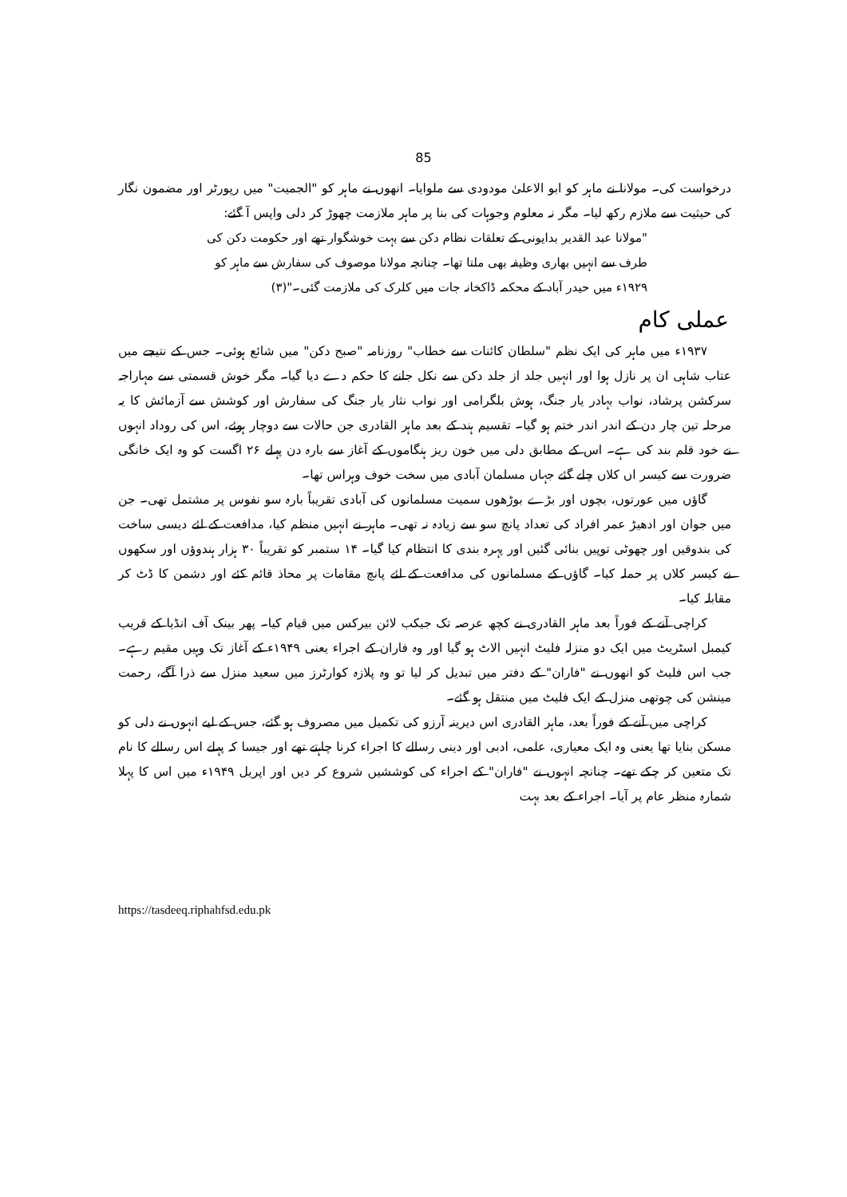85
درخواست کی۔ مولانا نے ماہر کو ابو الاعلیٰ مودودی سے ملوایا۔ انھوں نے ماہر کو "الجمیت" میں رپورٹر اور مضمون نگار کی حیثیت سے ملازم رکھ لیا۔ مگر نہ معلوم وجوہات کی بنا پر ماہر ملازمت چھوڑ کر دلی واپس آ گئے:
"مولانا عبد القدیر بدایونی کے تعلقات نظام دکن سے بہت خوشگوار تھے اور حکومت دکن کی طرف سے انہیں بھاری وظیفہ بھی ملتا تھا۔ چنانچہ مولانا موصوف کی سفارش سے ماہر کو ۱۹۲۹ء میں حیدر آباد کے محکمہ ڈاکخانہ جات میں کلرک کی ملازمت گئی۔"(۳)
عملی کام
۱۹۳۷ء میں ماہر کی ایک نظم "سلطان کائنات سے خطاب" روزنامہ "صبح دکن" میں شائع ہوئی۔ جس کے نتیجے میں عتاب شاہی ان پر نازل ہوا اور انہیں جلد از جلد دکن سے نکل جانے کا حکم دے دیا گیا۔ مگر خوش قسمتی سے مہاراجہ سرکشن پرشاد، نواب بہادر یار جنگ، ہوش بلگرامی اور نواب نثار یار جنگ کی سفارش اور کوشش سے آزمائش کا یہ مرحلہ تین چار دن کے اندر اندر ختم ہو گیا۔ تقسیم ہند کے بعد ماہر القادری جن حالات سے دوچار ہوئے، اس کی روداد انہوں نے خود قلم بند کی ہے۔ اس کے مطابق دلی میں خون ریز ہنگاموں کے آغاز سے بارہ دن پہلے ۲۶ اگست کو وہ ایک خانگی ضرورت سے کیسر اں کلاں چلے گئے جہاں مسلمان آبادی میں سخت خوف وہراس تھا۔
گاؤں میں عورتوں، بچوں اور بڑے بوڑھوں سمیت مسلمانوں کی آبادی تقریباً بارہ سو نفوس پر مشتمل تھی۔ جن میں جوان اور ادھیڑ عمر افراد کی تعداد پانچ سو سے زیادہ نہ تھی۔ ماہر نے انہیں منظم کیا، مدافعت کے لئے دیسی ساخت کی بندوقیں اور چھوٹی توپیں بنائی گئیں اور پہرہ بندی کا انتظام کیا گیا۔ ۱۴ ستمبر کو تقریباً ۳۰ ہزار ہندوؤں اور سکھوں نے کیسر کلاں پر حملہ کیا۔ گاؤں کے مسلمانوں کی مدافعت کے لئے پانچ مقامات پر محاذ قائم کئے اور دشمن کا ڈٹ کر مقابلہ کیا۔
کراچی آنے کے فوراً بعد ماہر القادری نے کچھ عرصہ تک جیکب لائن بیرکس میں قیام کیا۔ پھر بینک آف انڈیا کے قریب کیمبل اسٹریٹ میں ایک دو منزلہ فلیٹ انہیں الاٹ ہو گیا اور وہ فاران کے اجراء یعنی ۱۹۴۹ء کے آغاز تک وہیں مقیم رہے۔ جب اس فلیٹ کو انھوں نے "فاران" کے دفتر میں تبدیل کر لیا تو وہ پلازہ کوارٹرز میں سعید منزل سے ذرا آگے، رحمت مینشن کی چوتھی منزل کے ایک فلیٹ میں منتقل ہو گئے۔
کراچی میں آنے کے فوراً بعد، ماہر القادری اس دیرینہ آرزو کی تکمیل میں مصروف ہو گئے، جس کے لیے انہوں نے دلی کو مسکن بنایا تھا یعنی وہ ایک معیاری، علمی، ادبی اور دینی رسالے کا اجراء کرنا چاہتے تھے اور جیسا کہ پہلے اس رسالے کا نام تک متعین کر چکے تھے۔ چنانچہ انہوں نے "فاران" کے اجراء کی کوششیں شروع کر دیں اور اپریل ۱۹۴۹ء میں اس کا پہلا شمارہ منظر عام پر آیا۔ اجراء کے بعد بہت
https://tasdeeq.riphahfsd.edu.pk